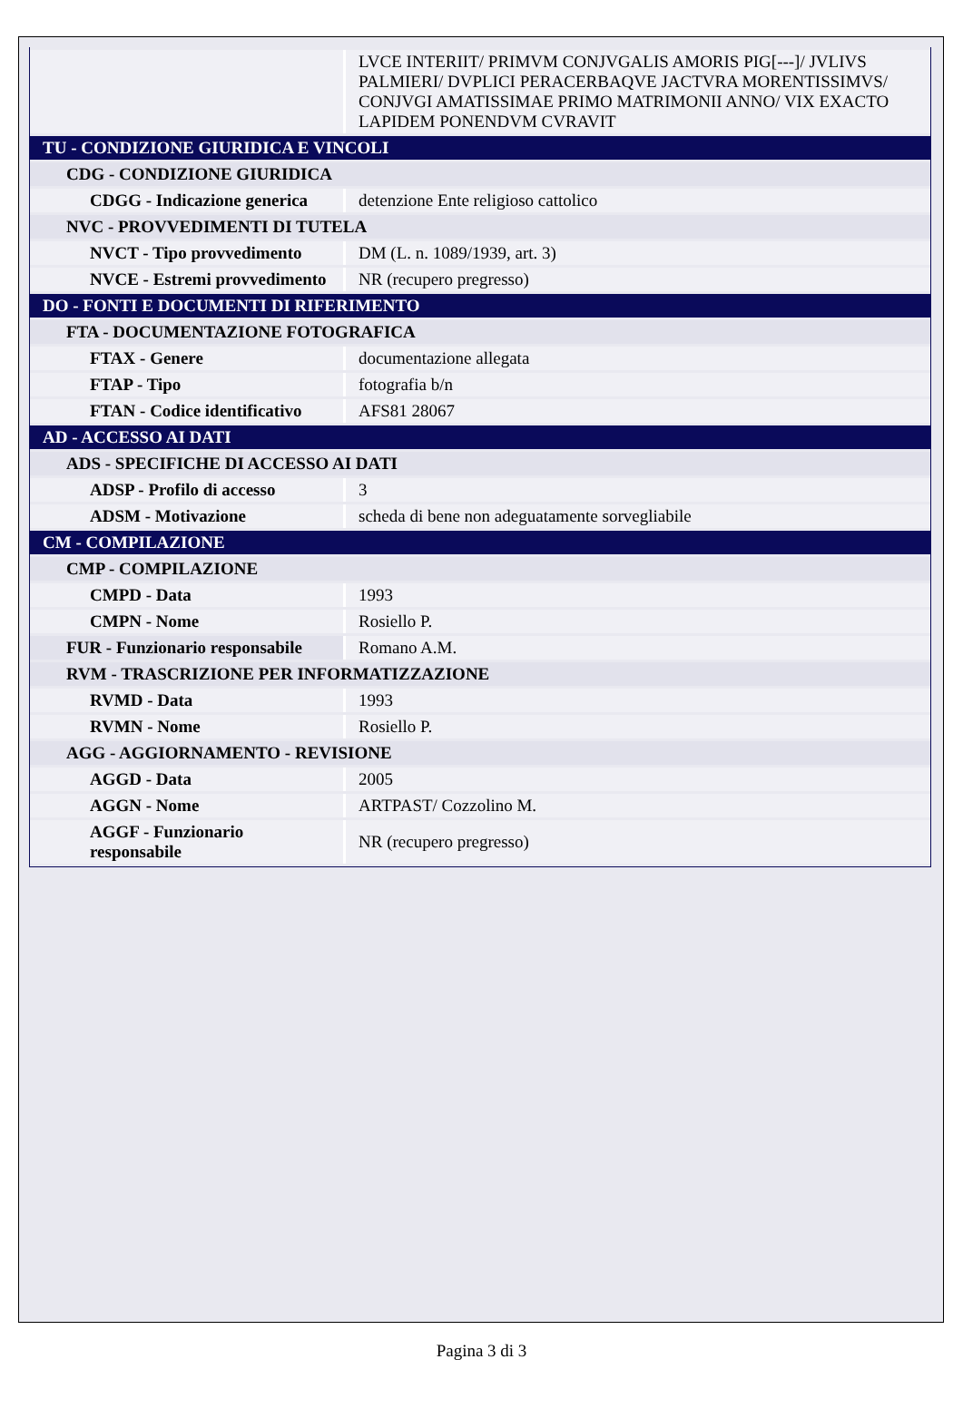| | LVCE INTERIIT/ PRIMVM CONJVGALIS AMORIS PIG[---]/ JVLIVS PALMIERI/ DVPLICI PERACERBAQVE JACTVRA MORENTISSIMVS/ CONJVGI AMATISSIMAE PRIMO MATRIMONII ANNO/ VIX EXACTO LAPIDEM PONENDVM CVRAVIT |
| TU - CONDIZIONE GIURIDICA E VINCOLI | |
| CDG - CONDIZIONE GIURIDICA | |
| CDGG - Indicazione generica | detenzione Ente religioso cattolico |
| NVC - PROVVEDIMENTI DI TUTELA | |
| NVCT - Tipo provvedimento | DM (L. n. 1089/1939, art. 3) |
| NVCE - Estremi provvedimento | NR (recupero pregresso) |
| DO - FONTI E DOCUMENTI DI RIFERIMENTO | |
| FTA - DOCUMENTAZIONE FOTOGRAFICA | |
| FTAX - Genere | documentazione allegata |
| FTAP - Tipo | fotografia b/n |
| FTAN - Codice identificativo | AFS81 28067 |
| AD - ACCESSO AI DATI | |
| ADS - SPECIFICHE DI ACCESSO AI DATI | |
| ADSP - Profilo di accesso | 3 |
| ADSM - Motivazione | scheda di bene non adeguatamente sorvegliabile |
| CM - COMPILAZIONE | |
| CMP - COMPILAZIONE | |
| CMPD - Data | 1993 |
| CMPN - Nome | Rosiello P. |
| FUR - Funzionario responsabile | Romano A.M. |
| RVM - TRASCRIZIONE PER INFORMATIZZAZIONE | |
| RVMD - Data | 1993 |
| RVMN - Nome | Rosiello P. |
| AGG - AGGIORNAMENTO - REVISIONE | |
| AGGD - Data | 2005 |
| AGGN - Nome | ARTPAST/ Cozzolino M. |
| AGGF - Funzionario responsabile | NR (recupero pregresso) |
Pagina 3 di 3